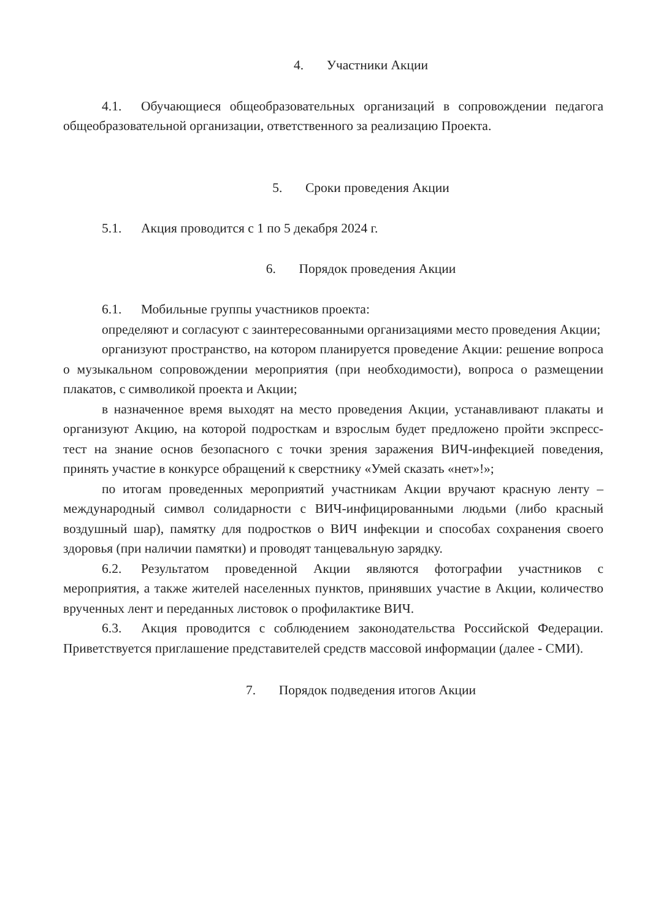4. Участники Акции
4.1. Обучающиеся общеобразовательных организаций в сопровождении педагога общеобразовательной организации, ответственного за реализацию Проекта.
5. Сроки проведения Акции
5.1. Акция проводится с 1 по 5 декабря 2024 г.
6. Порядок проведения Акции
6.1. Мобильные группы участников проекта:
определяют и согласуют с заинтересованными организациями место проведения Акции;
организуют пространство, на котором планируется проведение Акции: решение вопроса о музыкальном сопровождении мероприятия (при необходимости), вопроса о размещении плакатов, с символикой проекта и Акции;
в назначенное время выходят на место проведения Акции, устанавливают плакаты и организуют Акцию, на которой подросткам и взрослым будет предложено пройти экспресс-тест на знание основ безопасного с точки зрения заражения ВИЧ-инфекцией поведения, принять участие в конкурсе обращений к сверстнику «Умей сказать «нет»!»;
по итогам проведенных мероприятий участникам Акции вручают красную ленту – международный символ солидарности с ВИЧ-инфицированными людьми (либо красный воздушный шар), памятку для подростков о ВИЧ инфекции и способах сохранения своего здоровья (при наличии памятки) и проводят танцевальную зарядку.
6.2. Результатом проведенной Акции являются фотографии участников с мероприятия, а также жителей населенных пунктов, принявших участие в Акции, количество врученных лент и переданных листовок о профилактике ВИЧ.
6.3. Акция проводится с соблюдением законодательства Российской Федерации. Приветствуется приглашение представителей средств массовой информации (далее - СМИ).
7. Порядок подведения итогов Акции